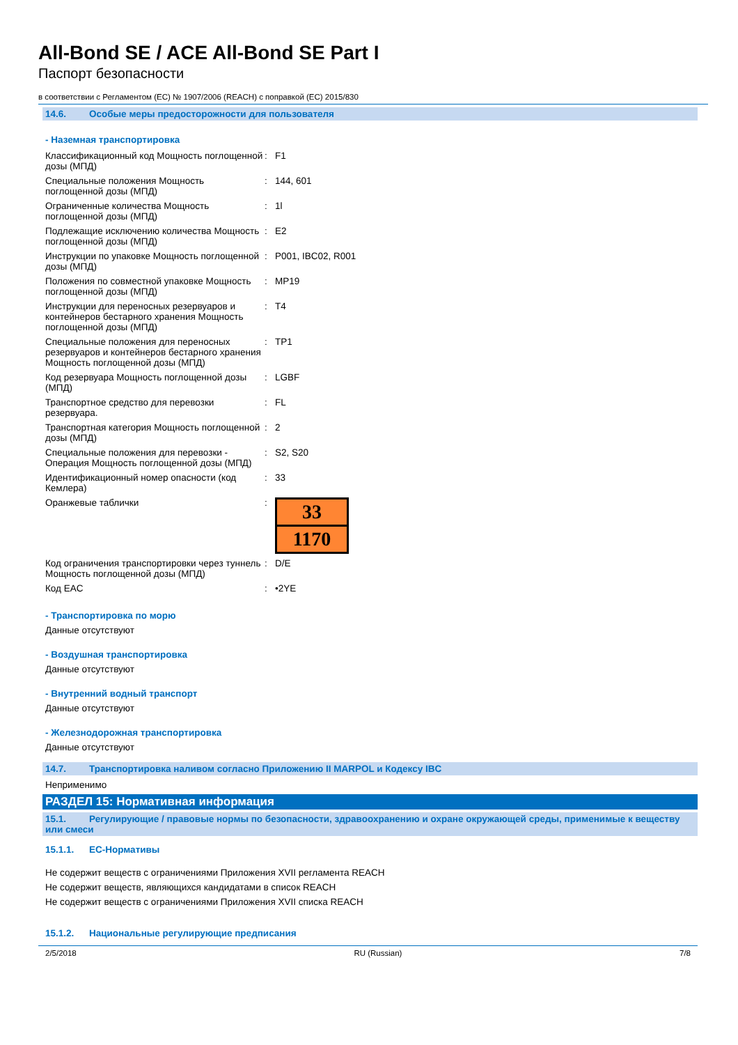All-Bond SE / ACE All-Bond SE Part I
Паспорт безопасности
в соответствии с Регламентом (ЕС) № 1907/2006 (REACH) с поправкой (ЕС) 2015/830
14.6. Особые меры предосторожности для пользователя
- Наземная транспортировка
| Классификационный код Мощность поглощенной дозы (МПД) | : | F1 |
| Специальные положения Мощность поглощенной дозы (МПД) | : | 144, 601 |
| Ограниченные количества Мощность поглощенной дозы (МПД) | : | 1l |
| Подлежащие исключению количества Мощность поглощенной дозы (МПД) | : | E2 |
| Инструкции по упаковке Мощность поглощенной дозы (МПД) | : | P001, IBC02, R001 |
| Положения по совместной упаковке Мощность поглощенной дозы (МПД) | : | MP19 |
| Инструкции для переносных резервуаров и контейнеров бестарного хранения Мощность поглощенной дозы (МПД) | : | T4 |
| Специальные положения для переносных резервуаров и контейнеров бестарного хранения Мощность поглощенной дозы (МПД) | : | TP1 |
| Код резервуара Мощность поглощенной дозы (МПД) | : | LGBF |
| Транспортное средство для перевозки резервуара. | : | FL |
| Транспортная категория Мощность поглощенной дозы (МПД) | : | 2 |
| Специальные положения для перевозки - Операция Мощность поглощенной дозы (МПД) | : | S2, S20 |
| Идентификационный номер опасности (код Кемлера) | : | 33 |
| Оранжевые таблички | : | 33 1170 |
| Код ограничения транспортировки через туннель Мощность поглощенной дозы (МПД) | : | D/E |
| Код EAC | : | •2YE |
- Транспортировка по морю
Данные отсутствуют
- Воздушная транспортировка
Данные отсутствуют
- Внутренний водный транспорт
Данные отсутствуют
- Железнодорожная транспортировка
Данные отсутствуют
14.7. Транспортировка наливом согласно Приложению II MARPOL и Кодексу IBC
Неприменимо
РАЗДЕЛ 15: Нормативная информация
15.1. Регулирующие / правовые нормы по безопасности, здравоохранению и охране окружающей среды, применимые к веществу или смеси
15.1.1. ЕС-Нормативы
Не содержит веществ с ограничениями Приложения XVII регламента REACH
Не содержит веществ, являющихся кандидатами в список REACH
Не содержит веществ с ограничениями Приложения XVII списка REACH
15.1.2. Национальные регулирующие предписания
2/5/2018 RU (Russian) 7/8